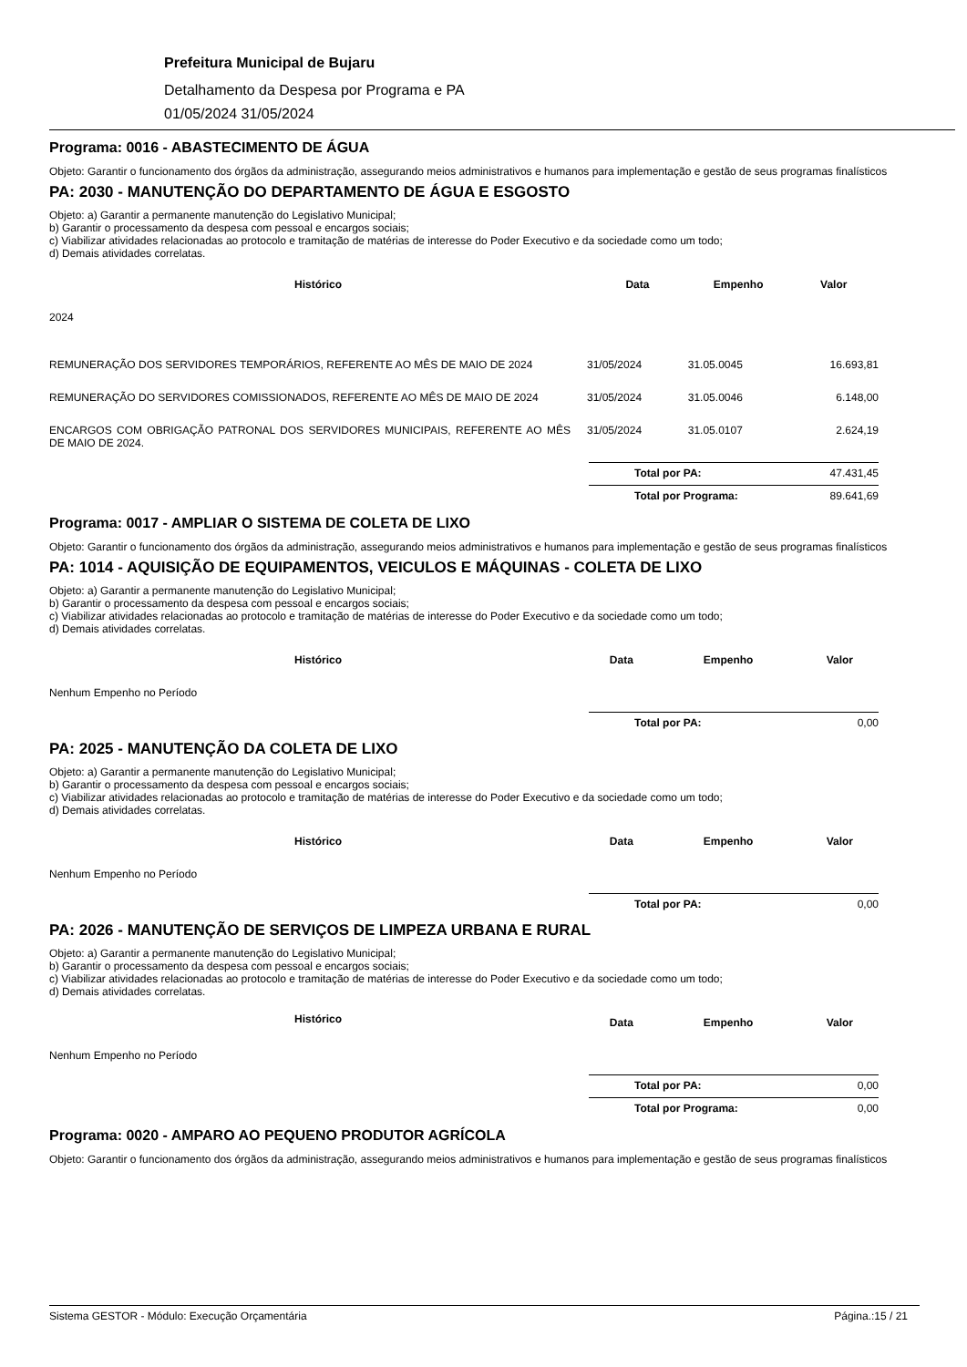Prefeitura Municipal de Bujaru
Detalhamento da Despesa por Programa e PA
01/05/2024 31/05/2024
Programa: 0016 - ABASTECIMENTO DE ÁGUA
Objeto: Garantir o funcionamento dos órgãos da administração, assegurando meios administrativos e humanos para implementação e gestão de seus programas finalísticos
PA: 2030 - MANUTENÇÃO DO DEPARTAMENTO DE ÁGUA E ESGOSTO
Objeto: a) Garantir a permanente manutenção do Legislativo Municipal;
b) Garantir o processamento da despesa com pessoal e encargos sociais;
c) Viabilizar atividades relacionadas ao protocolo e tramitação de matérias de interesse do Poder Executivo e da sociedade como um todo;
d) Demais atividades correlatas.
| Histórico | Data | Empenho | Valor |
| --- | --- | --- | --- |
| 2024 | | | |
| REMUNERAÇÃO DOS SERVIDORES TEMPORÁRIOS, REFERENTE AO MÊS DE MAIO DE 2024 | 31/05/2024 | 31.05.0045 | 16.693,81 |
| REMUNERAÇÃO DO SERVIDORES COMISSIONADOS, REFERENTE AO MÊS DE MAIO DE 2024 | 31/05/2024 | 31.05.0046 | 6.148,00 |
| ENCARGOS COM OBRIGAÇÃO PATRONAL DOS SERVIDORES MUNICIPAIS, REFERENTE AO MÊS DE MAIO DE 2024. | 31/05/2024 | 31.05.0107 | 2.624,19 |
Total por PA: 47.431,45
Total por Programa: 89.641,69
Programa: 0017 - AMPLIAR O SISTEMA DE COLETA DE LIXO
Objeto: Garantir o funcionamento dos órgãos da administração, assegurando meios administrativos e humanos para implementação e gestão de seus programas finalísticos
PA: 1014 - AQUISIÇÃO DE EQUIPAMENTOS, VEICULOS E MÁQUINAS - COLETA DE LIXO
Objeto: a) Garantir a permanente manutenção do Legislativo Municipal;
b) Garantir o processamento da despesa com pessoal e encargos sociais;
c) Viabilizar atividades relacionadas ao protocolo e tramitação de matérias de interesse do Poder Executivo e da sociedade como um todo;
d) Demais atividades correlatas.
| Histórico | Data | Empenho | Valor |
| --- | --- | --- | --- |
| Nenhum Empenho no Período | | | |
Total por PA: 0,00
PA: 2025 - MANUTENÇÃO DA COLETA DE LIXO
Objeto: a) Garantir a permanente manutenção do Legislativo Municipal;
b) Garantir o processamento da despesa com pessoal e encargos sociais;
c) Viabilizar atividades relacionadas ao protocolo e tramitação de matérias de interesse do Poder Executivo e da sociedade como um todo;
d) Demais atividades correlatas.
| Histórico | Data | Empenho | Valor |
| --- | --- | --- | --- |
| Nenhum Empenho no Período | | | |
Total por PA: 0,00
PA: 2026 - MANUTENÇÃO DE SERVIÇOS DE LIMPEZA URBANA E RURAL
Objeto: a) Garantir a permanente manutenção do Legislativo Municipal;
b) Garantir o processamento da despesa com pessoal e encargos sociais;
c) Viabilizar atividades relacionadas ao protocolo e tramitação de matérias de interesse do Poder Executivo e da sociedade como um todo;
d) Demais atividades correlatas.
| Histórico | Data | Empenho | Valor |
| --- | --- | --- | --- |
| Nenhum Empenho no Período | | | |
Total por PA: 0,00
Total por Programa: 0,00
Programa: 0020 - AMPARO AO PEQUENO PRODUTOR AGRÍCOLA
Objeto: Garantir o funcionamento dos órgãos da administração, assegurando meios administrativos e humanos para implementação e gestão de seus programas finalísticos
Sistema GESTOR - Módulo: Execução Orçamentária Página.:15 / 21